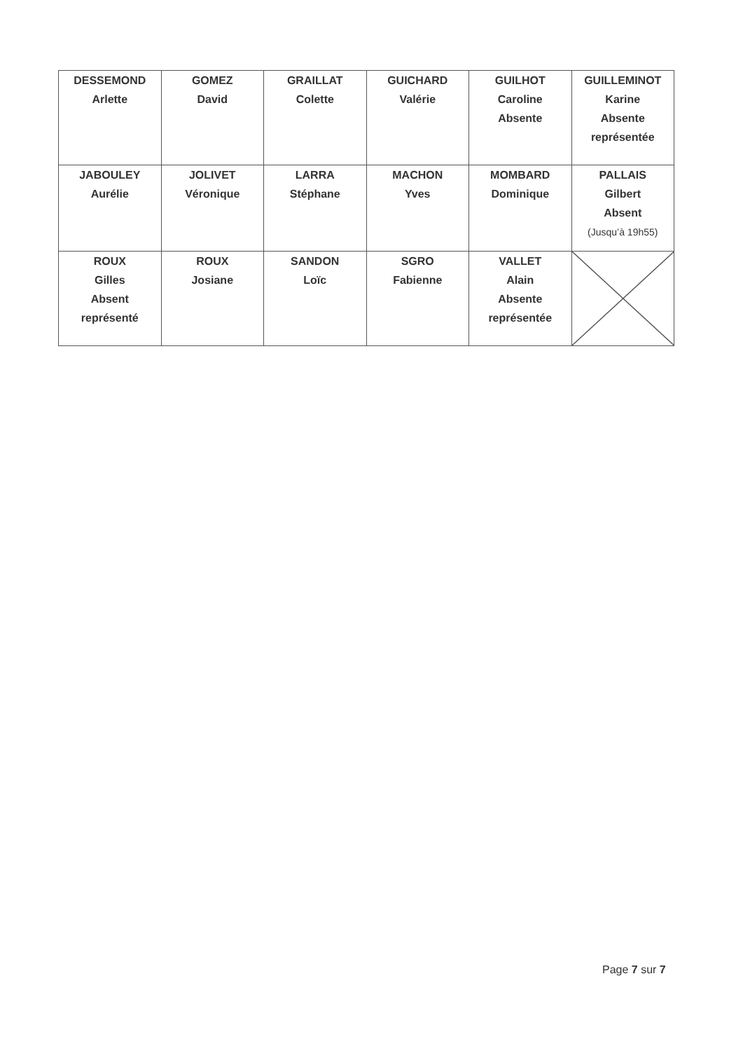| DESSEMOND Arlette | GOMEZ David | GRAILLAT Colette | GUICHARD Valérie | GUILHOT Caroline Absente | GUILLEMINOT Karine Absente représentée |
| JABOULEY Aurélie | JOLIVET Véronique | LARRA Stéphane | MACHON Yves | MOMBARD Dominique | PALLAIS Gilbert Absent (Jusqu’à 19h55) |
| ROUX Gilles Absent représenté | ROUX Josiane | SANDON Loïc | SGRO Fabienne | VALLET Alain Absente représentée | |
Page 7 sur 7